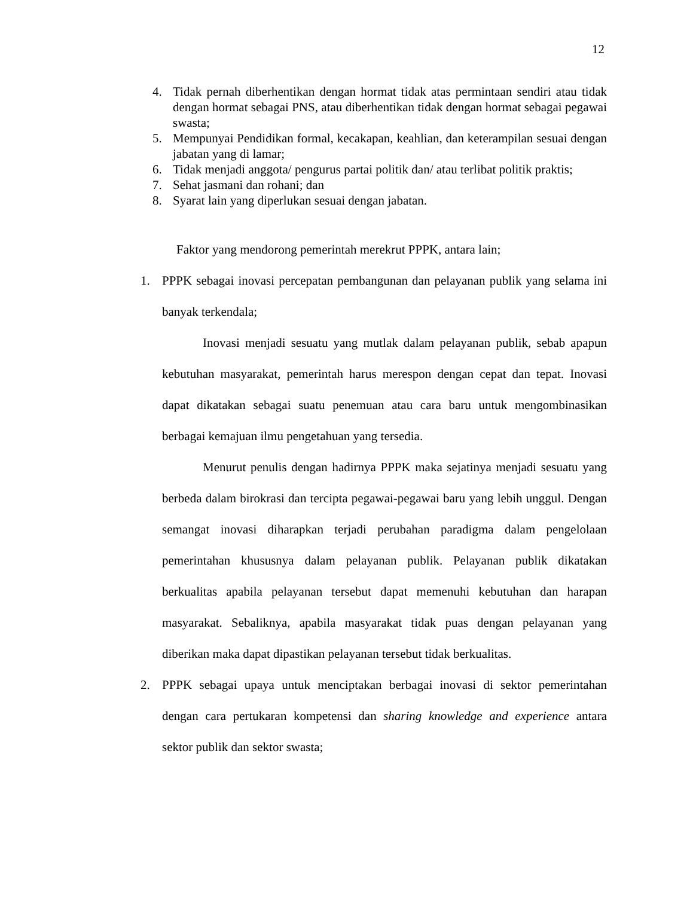12
4. Tidak pernah diberhentikan dengan hormat tidak atas permintaan sendiri atau tidak dengan hormat sebagai PNS, atau diberhentikan tidak dengan hormat sebagai pegawai swasta;
5. Mempunyai Pendidikan formal, kecakapan, keahlian, dan keterampilan sesuai dengan jabatan yang di lamar;
6. Tidak menjadi anggota/ pengurus partai politik dan/ atau terlibat politik praktis;
7. Sehat jasmani dan rohani; dan
8. Syarat lain yang diperlukan sesuai dengan jabatan.
Faktor yang mendorong pemerintah merekrut PPPK, antara lain;
1. PPPK sebagai inovasi percepatan pembangunan dan pelayanan publik yang selama ini banyak terkendala;
Inovasi menjadi sesuatu yang mutlak dalam pelayanan publik, sebab apapun kebutuhan masyarakat, pemerintah harus merespon dengan cepat dan tepat. Inovasi dapat dikatakan sebagai suatu penemuan atau cara baru untuk mengombinasikan berbagai kemajuan ilmu pengetahuan yang tersedia.
Menurut penulis dengan hadirnya PPPK maka sejatinya menjadi sesuatu yang berbeda dalam birokrasi dan tercipta pegawai-pegawai baru yang lebih unggul. Dengan semangat inovasi diharapkan terjadi perubahan paradigma dalam pengelolaan pemerintahan khususnya dalam pelayanan publik. Pelayanan publik dikatakan berkualitas apabila pelayanan tersebut dapat memenuhi kebutuhan dan harapan masyarakat. Sebaliknya, apabila masyarakat tidak puas dengan pelayanan yang diberikan maka dapat dipastikan pelayanan tersebut tidak berkualitas.
2. PPPK sebagai upaya untuk menciptakan berbagai inovasi di sektor pemerintahan dengan cara pertukaran kompetensi dan sharing knowledge and experience antara sektor publik dan sektor swasta;